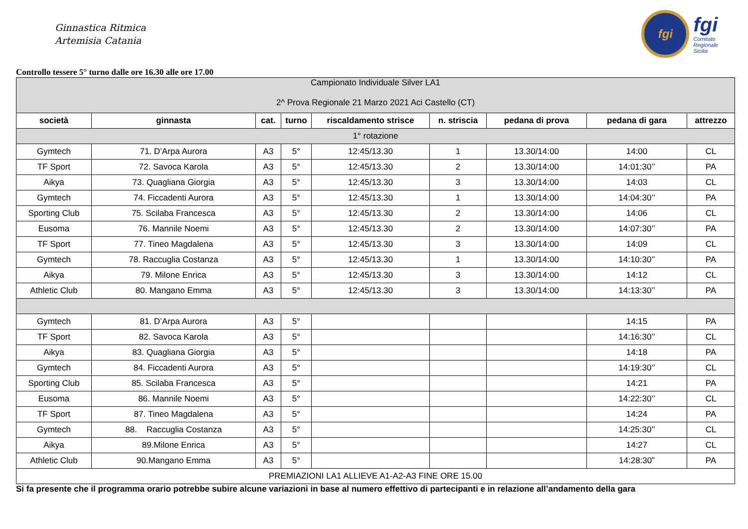Ginnastica Ritmica
Artemisia Catania
fgi
fgi
Comitato
Regionale
Sicilia
Controllo tessere 5° turno dalle ore 16.30 alle ore 17.00
| Campionato Individuale Silver LA1 2^ Prova Regionale 21 Marzo 2021 Aci Castello (CT) | | | | | | | | |
| società | ginnasta | cat. | turno | riscaldamento strisce | n. striscia | pedana di prova | pedana di gara | attrezzo |
| 1° rotazione | | | | | | | | |
| Gymtech | 71. D’Arpa Aurora | A3 | 5° | 12:45/13.30 | 1 | 13.30/14:00 | 14:00 | CL |
| TF Sport | 72. Savoca Karola | A3 | 5° | 12:45/13.30 | 2 | 13.30/14:00 | 14:01:30’’ | PA |
| Aikya | 73. Quagliana Giorgia | A3 | 5° | 12:45/13.30 | 3 | 13.30/14:00 | 14:03 | CL |
| Gymtech | 74. Ficcadenti Aurora | A3 | 5° | 12:45/13.30 | 1 | 13.30/14:00 | 14:04:30’’ | PA |
| Sporting Club | 75. Scilaba Francesca | A3 | 5° | 12:45/13.30 | 2 | 13.30/14:00 | 14:06 | CL |
| Eusoma | 76. Mannile Noemi | A3 | 5° | 12:45/13.30 | 2 | 13.30/14:00 | 14:07:30’’ | PA |
| TF Sport | 77. Tineo Magdalena | A3 | 5° | 12:45/13.30 | 3 | 13.30/14:00 | 14:09 | CL |
| Gymtech | 78. Raccuglia Costanza | A3 | 5° | 12:45/13.30 | 1 | 13.30/14:00 | 14:10:30’’ | PA |
| Aikya | 79. Milone Enrica | A3 | 5° | 12:45/13.30 | 3 | 13.30/14:00 | 14:12 | CL |
| Athletic Club | 80. Mangano Emma | A3 | 5° | 12:45/13.30 | 3 | 13.30/14:00 | 14:13:30’’ | PA |
| Gymtech | 81. D’Arpa Aurora | A3 | 5° | | | | 14:15 | PA |
| TF Sport | 82. Savoca Karola | A3 | 5° | | | | 14:16:30’’ | CL |
| Aikya | 83. Quagliana Giorgia | A3 | 5° | | | | 14:18 | PA |
| Gymtech | 84. Ficcadenti Aurora | A3 | 5° | | | | 14:19:30’’ | CL |
| Sporting Club | 85. Scilaba Francesca | A3 | 5° | | | | 14:21 | PA |
| Eusoma | 86. Mannile Noemi | A3 | 5° | | | | 14:22:30’’ | CL |
| TF Sport | 87. Tineo Magdalena | A3 | 5° | | | | 14:24 | PA |
| Gymtech | 88. Raccuglia Costanza | A3 | 5° | | | | 14:25:30’’ | CL |
| Aikya | 89.Milone Enrica | A3 | 5° | | | | 14:27 | CL |
| Athletic Club | 90.Mangano Emma | A3 | 5° | | | | 14:28:30” | PA |
| PREMIAZIONI LA1 ALLIEVE A1-A2-A3 FINE ORE 15.00 | | | | | | | | |
Si fa presente che il programma orario potrebbe subire alcune variazioni in base al numero effettivo di partecipanti e in relazione all’andamento della gara